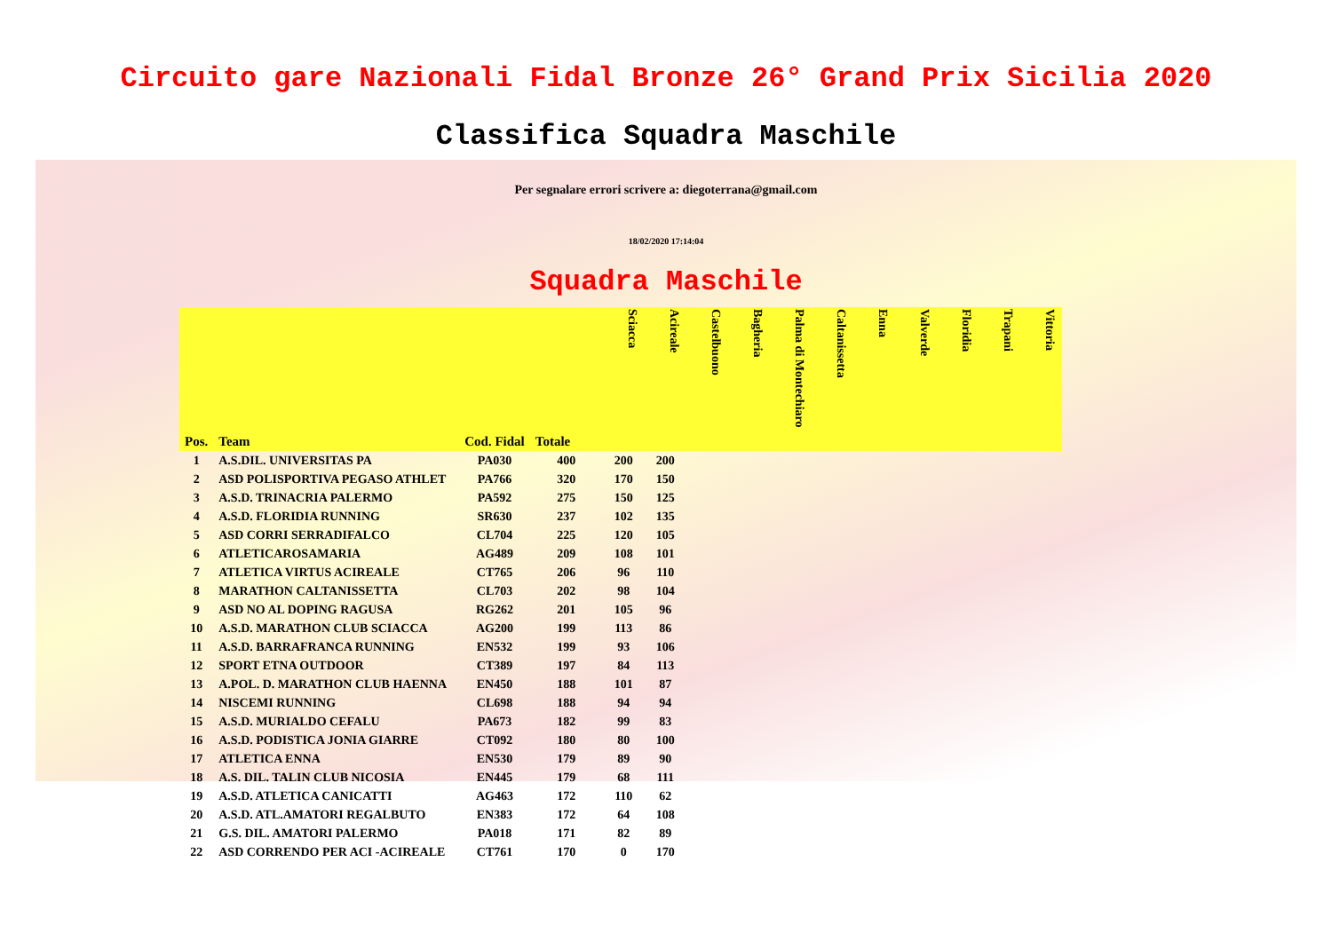Circuito gare Nazionali Fidal Bronze 26° Grand Prix Sicilia 2020
Classifica Squadra Maschile
Per segnalare errori scrivere a: diegoterrana@gmail.com
18/02/2020 17:14:04
Squadra Maschile
| Pos. | Team | Cod. Fidal | Totale | Sciacca | Acireale | Castelbuono | Bagheria | Palma di Montechiaro | Caltanissetta | Enna | Valverde | Floridia | Trapani | Vittoria |
| --- | --- | --- | --- | --- | --- | --- | --- | --- | --- | --- | --- | --- | --- | --- |
| 1 | A.S.DIL. UNIVERSITAS PA | PA030 | 400 | 200 | 200 | | | | | | | | | |
| 2 | ASD POLISPORTIVA PEGASO ATHLET | PA766 | 320 | 170 | 150 | | | | | | | | | |
| 3 | A.S.D. TRINACRIA PALERMO | PA592 | 275 | 150 | 125 | | | | | | | | | |
| 4 | A.S.D. FLORIDIA RUNNING | SR630 | 237 | 102 | 135 | | | | | | | | | |
| 5 | ASD CORRI SERRADIFALCO | CL704 | 225 | 120 | 105 | | | | | | | | | |
| 6 | ATLETICAROSAMARIA | AG489 | 209 | 108 | 101 | | | | | | | | | |
| 7 | ATLETICA VIRTUS ACIREALE | CT765 | 206 | 96 | 110 | | | | | | | | | |
| 8 | MARATHON CALTANISSETTA | CL703 | 202 | 98 | 104 | | | | | | | | | |
| 9 | ASD NO AL DOPING RAGUSA | RG262 | 201 | 105 | 96 | | | | | | | | | |
| 10 | A.S.D. MARATHON CLUB SCIACCA | AG200 | 199 | 113 | 86 | | | | | | | | | |
| 11 | A.S.D. BARRAFRANCA RUNNING | EN532 | 199 | 93 | 106 | | | | | | | | | |
| 12 | SPORT ETNA OUTDOOR | CT389 | 197 | 84 | 113 | | | | | | | | | |
| 13 | A.POL. D. MARATHON CLUB HAENNA | EN450 | 188 | 101 | 87 | | | | | | | | | |
| 14 | NISCEMI RUNNING | CL698 | 188 | 94 | 94 | | | | | | | | | |
| 15 | A.S.D. MURIALDO CEFALU | PA673 | 182 | 99 | 83 | | | | | | | | | |
| 16 | A.S.D. PODISTICA JONIA GIARRE | CT092 | 180 | 80 | 100 | | | | | | | | | |
| 17 | ATLETICA ENNA | EN530 | 179 | 89 | 90 | | | | | | | | | |
| 18 | A.S. DIL. TALIN CLUB NICOSIA | EN445 | 179 | 68 | 111 | | | | | | | | | |
| 19 | A.S.D. ATLETICA CANICATTI | AG463 | 172 | 110 | 62 | | | | | | | | | |
| 20 | A.S.D. ATL.AMATORI REGALBUTO | EN383 | 172 | 64 | 108 | | | | | | | | | |
| 21 | G.S. DIL. AMATORI PALERMO | PA018 | 171 | 82 | 89 | | | | | | | | | |
| 22 | ASD CORRENDO PER ACI -ACIREALE | CT761 | 170 | 0 | 170 | | | | | | | | | |